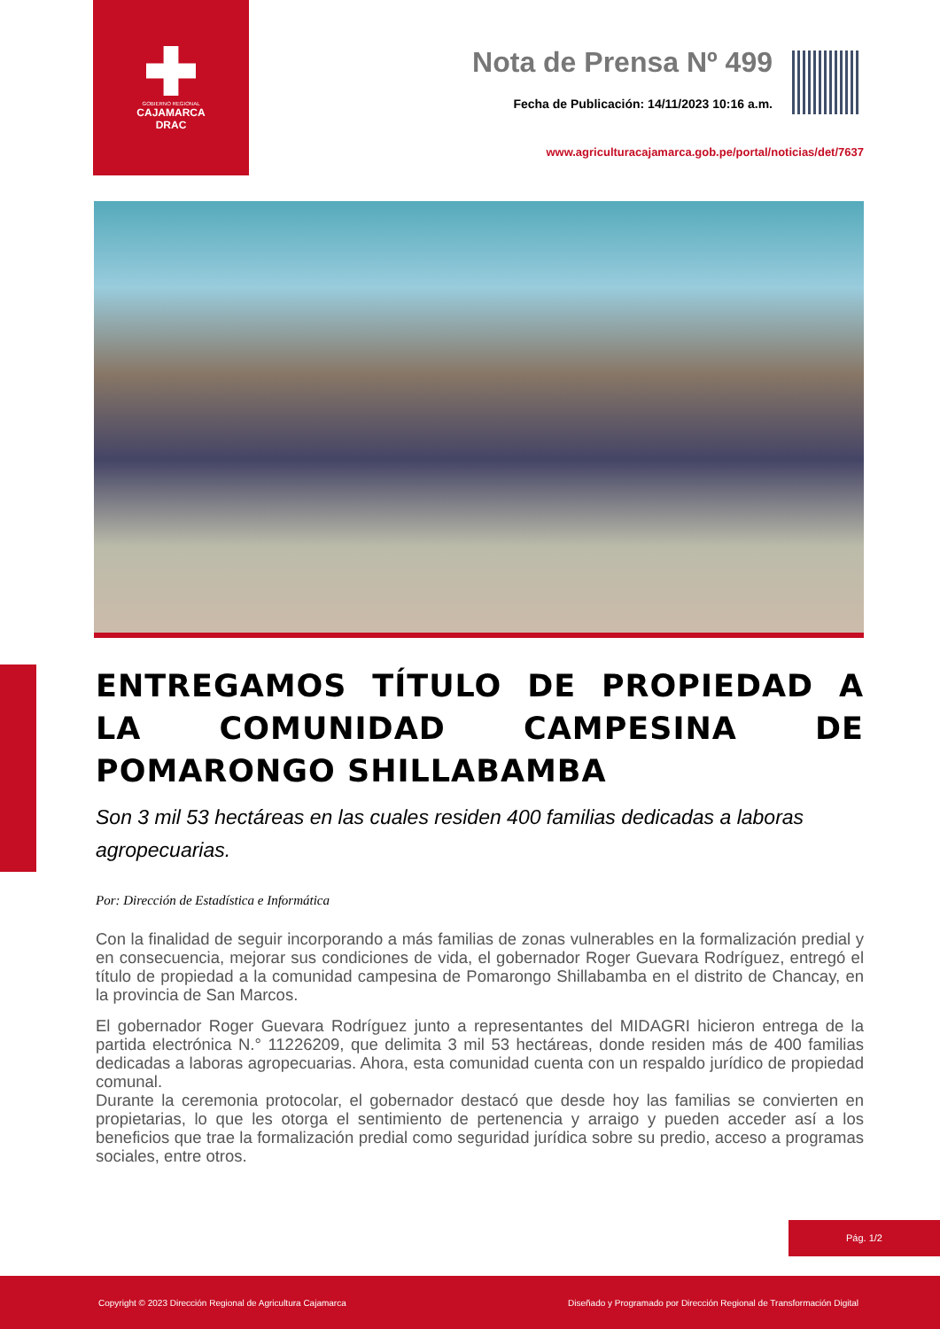GOBIERNO REGIONAL
CAJAMARCA
DRAC
Nota de Prensa Nº 499
Fecha de Publicación: 14/11/2023 10:16 a.m.
www.agriculturacajamarca.gob.pe/portal/noticias/det/7637
ENTREGAMOS TÍTULO DE PROPIEDAD A LA COMUNIDAD CAMPESINA DE POMARONGO SHILLABAMBA
Son 3 mil 53 hectáreas en las cuales residen 400 familias dedicadas a laboras agropecuarias.
Por: Dirección de Estadística e Informática
Con la finalidad de seguir incorporando a más familias de zonas vulnerables en la formalización predial y en consecuencia, mejorar sus condiciones de vida, el gobernador Roger Guevara Rodríguez, entregó el título de propiedad a la comunidad campesina de Pomarongo Shillabamba en el distrito de Chancay, en la provincia de San Marcos.
El gobernador Roger Guevara Rodríguez junto a representantes del MIDAGRI hicieron entrega de la partida electrónica N.° 11226209, que delimita 3 mil 53 hectáreas, donde residen más de 400 familias dedicadas a laboras agropecuarias. Ahora, esta comunidad cuenta con un respaldo jurídico de propiedad comunal.
Durante la ceremonia protocolar, el gobernador destacó que desde hoy las familias se convierten en propietarias, lo que les otorga el sentimiento de pertenencia y arraigo y pueden acceder así a los beneficios que trae la formalización predial como seguridad jurídica sobre su predio, acceso a programas sociales, entre otros.
Pág. 1/2
Copyright © 2023 Dirección Regional de Agricultura Cajamarca Diseñado y Programado por Dirección Regional de Transformación Digital